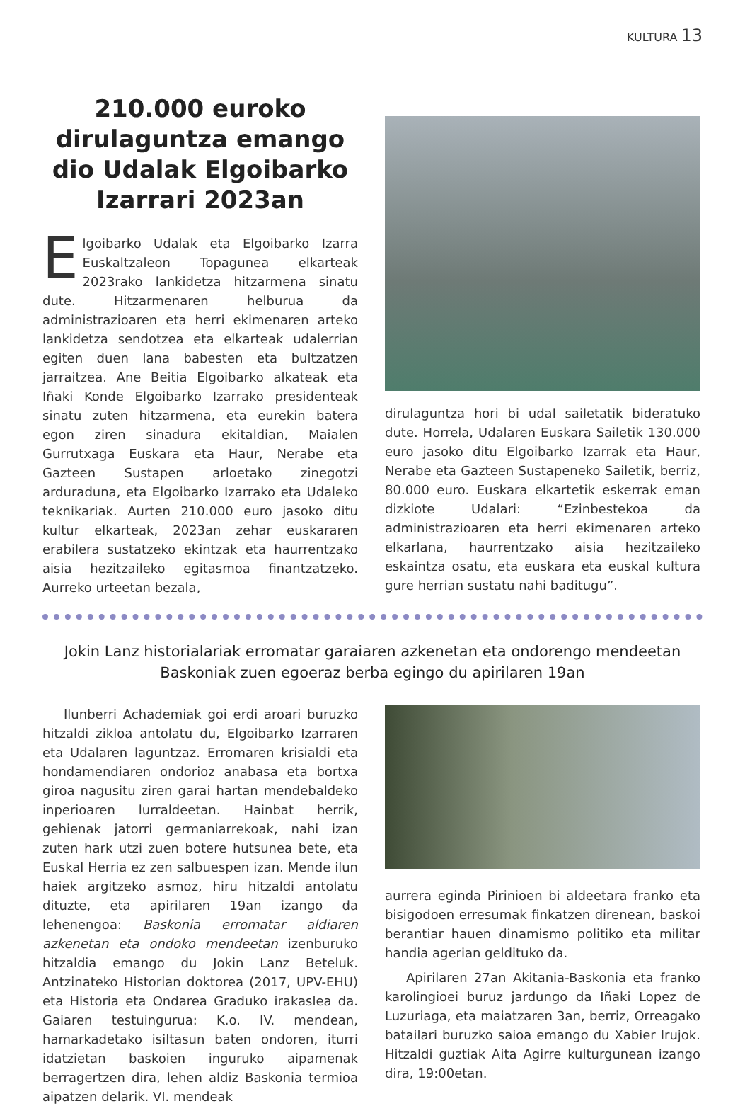KULTURA 13
210.000 euroko dirulaguntza emango dio Udalak Elgoibarko Izarrari 2023an
Elgoibarko Udalak eta Elgoibarko Izarra Euskaltzaleon Topagunea elkarteak 2023rako lankidetza hitzarmena sinatu dute. Hitzarmenaren helburua da administrazioaren eta herri ekimenaren arteko lankidetza sendotzea eta elkarteak udalerrian egiten duen lana babesten eta bultzatzen jarraitzea. Ane Beitia Elgoibarko alkateak eta Iñaki Konde Elgoibarko Izarrako presidenteak sinatu zuten hitzarmena, eta eurekin batera egon ziren sinadura ekitaldian, Maialen Gurrutxaga Euskara eta Haur, Nerabe eta Gazteen Sustapen arloetako zinegotzi arduraduna, eta Elgoibarko Izarrako eta Udaleko teknikariak. Aurten 210.000 euro jasoko ditu kultur elkarteak, 2023an zehar euskararen erabilera sustatzeko ekintzak eta haurrentzako aisia hezitzaileko egitasmoa finantzatzeko. Aurreko urteetan bezala,
dirulaguntza hori bi udal sailetatik bideratuko dute. Horrela, Udalaren Euskara Sailetik 130.000 euro jasoko ditu Elgoibarko Izarrak eta Haur, Nerabe eta Gazteen Sustapeneko Sailetik, berriz, 80.000 euro. Euskara elkartetik eskerrak eman dizkiote Udalari: “Ezinbestekoa da administrazioaren eta herri ekimenaren arteko elkarlana, haurrentzako aisia hezitzaileko eskaintza osatu, eta euskara eta euskal kultura gure herrian sustatu nahi baditugu”.
Jokin Lanz historialariak erromatar garaiaren azkenetan eta ondorengo mendeetan Baskoniak zuen egoeraz berba egingo du apirilaren 19an
Ilunberri Achademiak goi erdi aroari buruzko hitzaldi zikloa antolatu du, Elgoibarko Izarraren eta Udalaren laguntzaz. Erromaren krisialdi eta hondamendiaren ondorioz anabasa eta bortxa giroa nagusitu ziren garai hartan mendebaldeko inperioaren lurraldeetan. Hainbat herrik, gehienak jatorri germaniarrekoak, nahi izan zuten hark utzi zuen botere hutsunea bete, eta Euskal Herria ez zen salbuespen izan. Mende ilun haiek argitzeko asmoz, hiru hitzaldi antolatu dituzte, eta apirilaren 19an izango da lehenengoa: Baskonia erromatar aldiaren azkenetan eta ondoko mendeetan izenburuko hitzaldia emango du Jokin Lanz Beteluk. Antzinateko Historian doktorea (2017, UPV-EHU) eta Historia eta Ondarea Graduko irakaslea da. Gaiaren testuingurua: K.o. IV. mendean, hamarkadetako isiltasun baten ondoren, iturri idatzietan baskoien inguruko aipamenak berragertzen dira, lehen aldiz Baskonia termioa aipatzen delarik. VI. mendeak
aurrera eginda Pirinioen bi aldeetara franko eta bisigodoen erresumak finkatzen direnean, baskoi berantiar hauen dinamismo politiko eta militar handia agerian geldituko da.
Apirilaren 27an Akitania-Baskonia eta franko karolingioei buruz jardungo da Iñaki Lopez de Luzuriaga, eta maiatzaren 3an, berriz, Orreagako batailari buruzko saioa emango du Xabier Irujok. Hitzaldi guztiak Aita Agirre kulturgunean izango dira, 19:00etan.